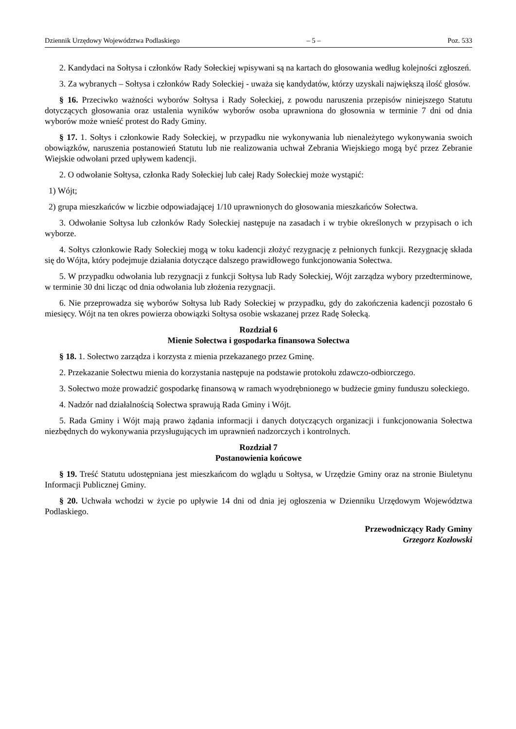Dziennik Urzędowy Województwa Podlaskiego – 5 – Poz. 533
2. Kandydaci na Sołtysa i członków Rady Sołeckiej wpisywani są na kartach do głosowania według kolejności zgłoszeń.
3. Za wybranych – Sołtysa i członków Rady Sołeckiej - uważa się kandydatów, którzy uzyskali największą ilość głosów.
§ 16. Przeciwko ważności wyborów Sołtysa i Rady Sołeckiej, z powodu naruszenia przepisów niniejszego Statutu dotyczących głosowania oraz ustalenia wyników wyborów osoba uprawniona do głosownia w terminie 7 dni od dnia wyborów może wnieść protest do Rady Gminy.
§ 17. 1. Sołtys i członkowie Rady Sołeckiej, w przypadku nie wykonywania lub nienależytego wykonywania swoich obowiązków, naruszenia postanowień Statutu lub nie realizowania uchwał Zebrania Wiejskiego mogą być przez Zebranie Wiejskie odwołani przed upływem kadencji.
2. O odwołanie Sołtysa, członka Rady Sołeckiej lub całej Rady Sołeckiej może wystąpić:
1) Wójt;
2) grupa mieszkańców w liczbie odpowiadającej 1/10 uprawnionych do głosowania mieszkańców Sołectwa.
3. Odwołanie Sołtysa lub członków Rady Sołeckiej następuje na zasadach i w trybie określonych w przypisach o ich wyborze.
4. Sołtys członkowie Rady Sołeckiej mogą w toku kadencji złożyć rezygnację z pełnionych funkcji. Rezygnację składa się do Wójta, który podejmuje działania dotyczące dalszego prawidłowego funkcjonowania Sołectwa.
5. W przypadku odwołania lub rezygnacji z funkcji Sołtysa lub Rady Sołeckiej, Wójt zarządza wybory przedterminowe, w terminie 30 dni licząc od dnia odwołania lub złożenia rezygnacji.
6. Nie przeprowadza się wyborów Sołtysa lub Rady Sołeckiej w przypadku, gdy do zakończenia kadencji pozostało 6 miesięcy. Wójt na ten okres powierza obowiązki Sołtysa osobie wskazanej przez Radę Sołecką.
Rozdział 6
Mienie Sołectwa i gospodarka finansowa Sołectwa
§ 18. 1. Sołectwo zarządza i korzysta z mienia przekazanego przez Gminę.
2. Przekazanie Sołectwu mienia do korzystania następuje na podstawie protokołu zdawczo-odbiorczego.
3. Sołectwo może prowadzić gospodarkę finansową w ramach wyodrębnionego w budżecie gminy funduszu sołeckiego.
4. Nadzór nad działalnością Sołectwa sprawują Rada Gminy i Wójt.
5. Rada Gminy i Wójt mają prawo żądania informacji i danych dotyczących organizacji i funkcjonowania Sołectwa niezbędnych do wykonywania przysługujących im uprawnień nadzorczych i kontrolnych.
Rozdział 7
Postanowienia końcowe
§ 19. Treść Statutu udostępniana jest mieszkańcom do wglądu u Sołtysa, w Urzędzie Gminy oraz na stronie Biuletynu Informacji Publicznej Gminy.
§ 20. Uchwała wchodzi w życie po upływie 14 dni od dnia jej ogłoszenia w Dzienniku Urzędowym Województwa Podlaskiego.
Przewodniczący Rady Gminy
Grzegorz Kozłowski